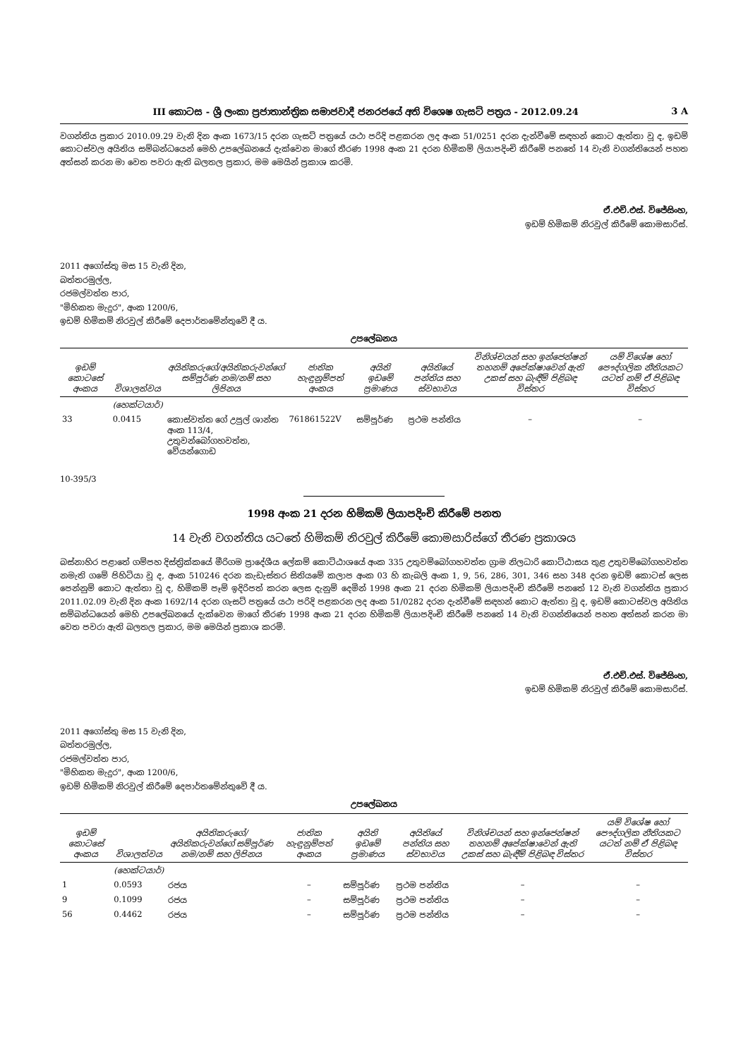III කොටස - ශ්‍රී ලංකා ප්‍රජාතාන්ත්‍රික සමාජවාදී ජනරජයේ අති විශෙෂ ගැසට් පත්‍රය - 2012.09.24 3 A
වගන්තිය ප්‍රකාර 2010.09.29 වැනි දින අංක 1673/15 දරන ගැසට් පත්‍රයේ යථා පරිදි පළකරන ලද අංක 51/0251 දරන දැන්වීමේ සඳහන් කොට ඇත්තා වූ ද, ඉඩම් කොටස්වල අයිතිය සම්බන්ධයෙන් මෙහි උපලේඛනයේ දැක්වෙන මාගේ තීරණ 1998 අංක 21 දරන හිමිකම් ලියාපදිංචි කිරීමේ පනතේ 14 වැනි වගන්තියෙන් පහත අත්සන් කරන මා වෙත පවරා ඇති බලතල ප්‍රකාර, මම මෙයින් ප්‍රකාශ කරමි.
ඒ.එච්.එස්. විජේසිංහ,
ඉඩම් හිමිකම් නිරවුල් කිරීමේ කොමසාරිස්.
2011 අගෝස්තු මස 15 වැනි දින,
බත්තරමුල්ල,
රජමල්වත්ත පාර,
"මිහිකත මැදුර", අංක 1200/6,
ඉඩම් හිමිකම් නිරවුල් කිරීමේ දෙපාර්තමේන්තුවේ දී ය.
උපලේඛනය
| ඉඩම් කොටසේ අංකය | විශාලත්වය | අයිතිකරුගේ/අයිතිකරුවන්ගේ සම්පූර්ණ නම/නම් සහ ලිපිනය | ජාතික හැඳුනුම්පත් අංකය | අයිති ඉඩමේ ප්‍රමාණය | අයිතියේ පන්තිය සහ ස්වභාවය | විනිශ්චයන් සහ ඉන්ජෙන්ෂන් තහනම් අපේක්ෂාවෙන් ඇති උකස් සහ බැඳීම් පිළිබඳ විස්තර | යම් විශේෂ හෝ පෞද්ගලික නීතියකට යටත් නම් ඒ පිළිබඳ විස්තර |
| --- | --- | --- | --- | --- | --- | --- | --- |
| | (හෙක්ටයාර්) | | | | | | |
| 33 | 0.0415 | කොස්වත්ත ගේ උපුල් ශාන්ත අංක 113/4, උතුවන්බෝගහවත්ත, වේයන්ගොඩ | 761861522V | සම්පූර්ණ | ප්‍රථම පන්තිය | – | – |
10-395/3
1998 අංක 21 දරන හිමිකම් ලියාපදිංචි කිරීමේ පනත
14 වැනි වගන්තිය යටතේ හිමිකම් නිරවුල් කිරීමේ කොමසාරිස්ගේ තීරණ ප්‍රකාශය
බස්නාහිර පළාතේ ගම්පහ දිස්ත්‍රික්කයේ මීරිගම ප්‍රාදේශීය ලේකම් කොට්ඨාශයේ අංක 335 උතුවම්බෝගහවත්ත ග්‍රාම නිලධාරි කොට්ඨාසය තුළ උතුවම්බෝගහවත්ත නමැති ගමේ පිහිටියා වූ ද, අංක 510246 දරන කැඩැස්තර සිතියමේ කලාප අංක 03 හි කැබලි අංක 1, 9, 56, 286, 301, 346 සහ 348 දරන ඉඩම් කොටස් ලෙස පෙන්නුම් කොට ඇත්තා වූ ද, හිමිකම් පෑම් ඉදිරිපත් කරන ලෙස දැනුම් දෙමින් 1998 අංක 21 දරන හිමිකම් ලියාපදිංචි කිරීමේ පනතේ 12 වැනි වගන්තිය ප්‍රකාර 2011.02.09 වැනි දින අංක 1692/14 දරන ගැසට් පත්‍රයේ යථා පරිදි පළකරන ලද අංක 51/0282 දරන දැන්වීමේ සඳහන් කොට ඇත්තා වූ ද, ඉඩම් කොටස්වල අයිතිය සම්බන්ධයෙන් මෙහි උපලේඛනයේ දැක්වෙන මාගේ තීරණ 1998 අංක 21 දරන හිමිකම් ලියාපදිංචි කිරීමේ පනතේ 14 වැනි වගන්තියෙන් පහත අත්සන් කරන මා වෙත පවරා ඇති බලතල ප්‍රකාර, මම මෙයින් ප්‍රකාශ කරමි.
ඒ.එච්.එස්. විජේසිංහ,
ඉඩම් හිමිකම් නිරවුල් කිරීමේ කොමසාරිස්.
2011 අගෝස්තු මස 15 වැනි දින,
බත්තරමුල්ල,
රජමල්වත්ත පාර,
"මිහිකත මැදුර", අංක 1200/6,
ඉඩම් හිමිකම් නිරවුල් කිරීමේ දෙපාර්තමේන්තුවේ දී ය.
උපලේඛනය
| ඉඩම් කොටසේ අංකය | විශාලත්වය | අයිතිකරුගේ/අයිතිකරුවන්ගේ සම්පූර්ණ නම/නම් සහ ලිපිනය | ජාතික හැඳුනුම්පත් අංකය | අයිති ඉඩමේ ප්‍රමාණය | අයිතියේ පන්තිය සහ ස්වභාවය | විනිශ්චයන් සහ ඉන්ජෙන්ෂන් තහනම් අපේක්ෂාවෙන් ඇති උකස් සහ බැඳීම් පිළිබඳ විස්තර | යම් විශේෂ හෝ පෞද්ගලික නීතියකට යටත් නම් ඒ පිළිබඳ විස්තර |
| --- | --- | --- | --- | --- | --- | --- | --- |
| | (හෙක්ටයාර්) | | | | | | |
| 1 | 0.0593 | රජය | – | සම්පූර්ණ | ප්‍රථම පන්තිය | – | – |
| 9 | 0.1099 | රජය | – | සම්පූර්ණ | ප්‍රථම පන්තිය | – | – |
| 56 | 0.4462 | රජය | – | සම්පූර්ණ | ප්‍රථම පන්තිය | – | – |